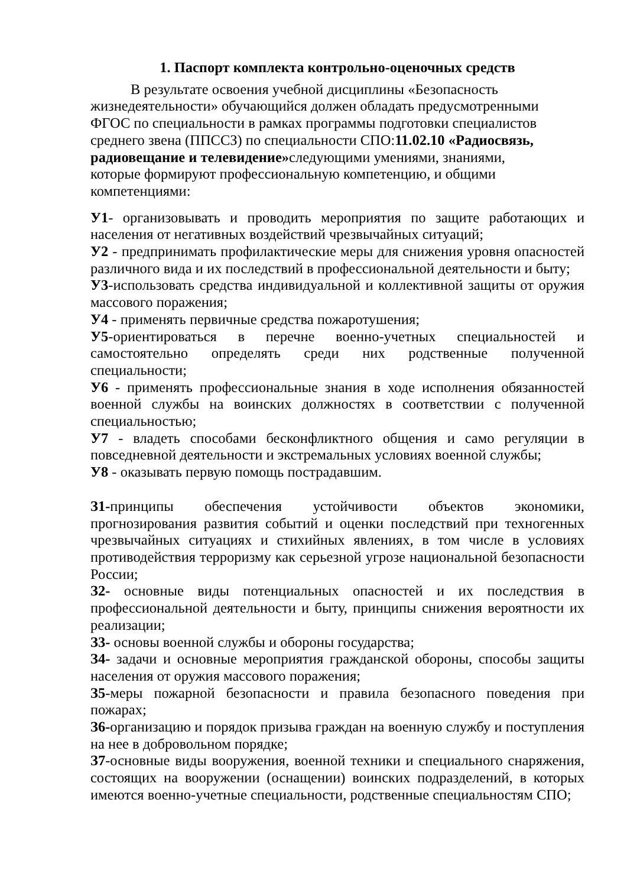1. Паспорт комплекта контрольно-оценочных средств
В результате освоения учебной дисциплины «Безопасность жизнедеятельности» обучающийся должен обладать предусмотренными ФГОС по специальности в рамках программы подготовки специалистов среднего звена (ППССЗ) по специальности СПО:11.02.10 «Радиосвязь, радиовещание и телевидение»следующими умениями, знаниями, которые формируют профессиональную компетенцию, и общими компетенциями:
У1- организовывать и проводить мероприятия по защите работающих и населения от негативных воздействий чрезвычайных ситуаций;
У2 - предпринимать профилактические меры для снижения уровня опасностей различного вида и их последствий в профессиональной деятельности и быту;
У3-использовать средства индивидуальной и коллективной защиты от оружия массового поражения;
У4 - применять первичные средства пожаротушения;
У5-ориентироваться в перечне военно-учетных специальностей и самостоятельно определять среди них родственные полученной специальности;
У6 - применять профессиональные знания в ходе исполнения обязанностей военной службы на воинских должностях в соответствии с полученной специальностью;
У7 - владеть способами бесконфликтного общения и само регуляции в повседневной деятельности и экстремальных условиях военной службы;
У8 - оказывать первую помощь пострадавшим.
З1-принципы обеспечения устойчивости объектов экономики, прогнозирования развития событий и оценки последствий при техногенных чрезвычайных ситуациях и стихийных явлениях, в том числе в условиях противодействия терроризму как серьезной угрозе национальной безопасности России;
З2- основные виды потенциальных опасностей и их последствия в профессиональной деятельности и быту, принципы снижения вероятности их реализации;
З3- основы военной службы и обороны государства;
З4- задачи и основные мероприятия гражданской обороны, способы защиты населения от оружия массового поражения;
З5-меры пожарной безопасности и правила безопасного поведения при пожарах;
З6-организацию и порядок призыва граждан на военную службу и поступления на нее в добровольном порядке;
З7-основные виды вооружения, военной техники и специального снаряжения, состоящих на вооружении (оснащении) воинских подразделений, в которых имеются военно-учетные специальности, родственные специальностям СПО;